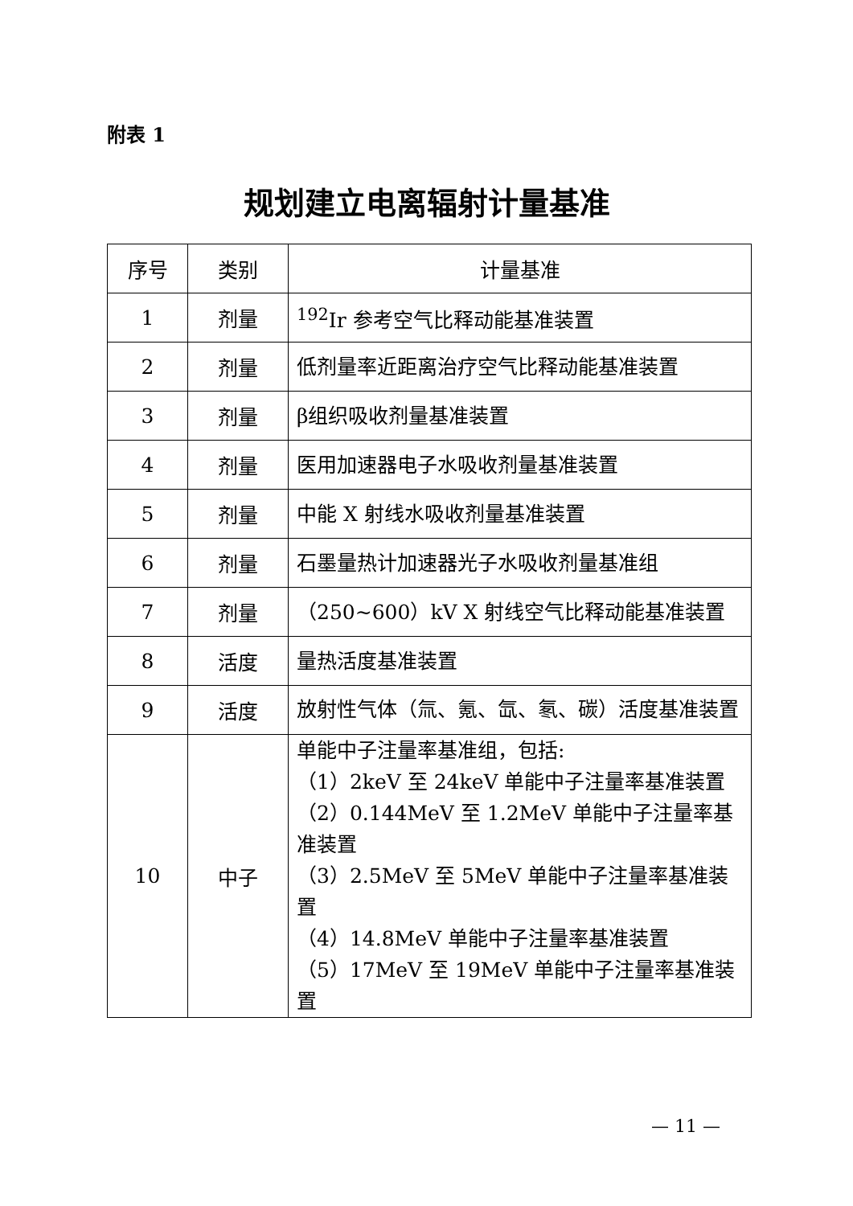附表 1
规划建立电离辐射计量基准
| 序号 | 类别 | 计量基准 |
| --- | --- | --- |
| 1 | 剂量 | <sup>192</sup>Ir 参考空气比释动能基准装置 |
| 2 | 剂量 | 低剂量率近距离治疗空气比释动能基准装置 |
| 3 | 剂量 | β组织吸收剂量基准装置 |
| 4 | 剂量 | 医用加速器电子水吸收剂量基准装置 |
| 5 | 剂量 | 中能 X 射线水吸收剂量基准装置 |
| 6 | 剂量 | 石墨量热计加速器光子水吸收剂量基准组 |
| 7 | 剂量 | （250~600）kV X 射线空气比释动能基准装置 |
| 8 | 活度 | 量热活度基准装置 |
| 9 | 活度 | 放射性气体（氚、氪、氙、氡、碳）活度基准装置 |
| 10 | 中子 | 单能中子注量率基准组，包括: （1）2keV 至 24keV 单能中子注量率基准装置 （2）0.144MeV 至 1.2MeV 单能中子注量率基准装置 （3）2.5MeV 至 5MeV 单能中子注量率基准装置 （4）14.8MeV 单能中子注量率基准装置 （5）17MeV 至 19MeV 单能中子注量率基准装置 |
— 11 —